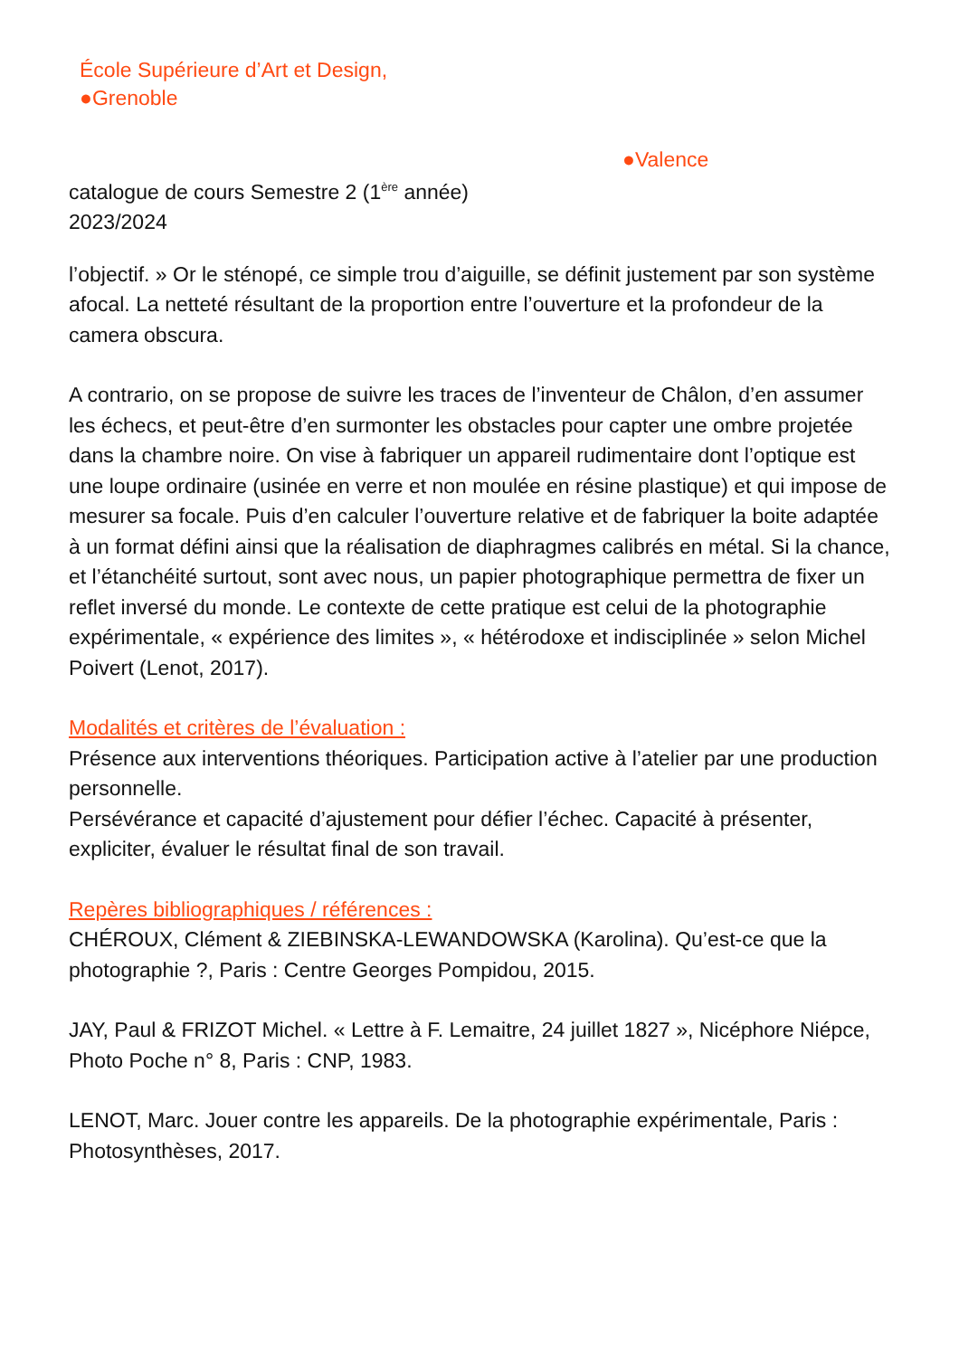École Supérieure d’Art et Design,
●Grenoble
●Valence
catalogue de cours Semestre 2 (1<sup>ère</sup> année)
2023/2024
l’objectif. » Or le sténopé, ce simple trou d’aiguille, se définit justement par son système afocal. La netteté résultant de la proportion entre l’ouverture et la profondeur de la camera obscura.
A contrario, on se propose de suivre les traces de l’inventeur de Châlon, d’en assumer les échecs, et peut-être d’en surmonter les obstacles pour capter une ombre projetée dans la chambre noire. On vise à fabriquer un appareil rudimentaire dont l’optique est une loupe ordinaire (usinée en verre et non moulée en résine plastique) et qui impose de mesurer sa focale. Puis d’en calculer l’ouverture relative et de fabriquer la boite adaptée à un format défini ainsi que la réalisation de diaphragmes calibrés en métal. Si la chance, et l’étanchéité surtout, sont avec nous, un papier photographique permettra de fixer un reflet inversé du monde. Le contexte de cette pratique est celui de la photographie expérimentale, « expérience des limites », « hétérodoxe et indisciplinée » selon Michel Poivert (Lenot, 2017).
Modalités et critères de l’évaluation :
Présence aux interventions théoriques. Participation active à l’atelier par une production personnelle.
Persévérance et capacité d’ajustement pour défier l’échec. Capacité à présenter, expliciter, évaluer le résultat final de son travail.
Repères bibliographiques / références :
CHÉROUX, Clément & ZIEBINSKA-LEWANDOWSKA (Karolina). Qu’est-ce que la photographie ?, Paris : Centre Georges Pompidou, 2015.
JAY, Paul & FRIZOT Michel. « Lettre à F. Lemaitre, 24 juillet 1827 », Nicéphore Niépce, Photo Poche n° 8, Paris : CNP, 1983.
LENOT, Marc. Jouer contre les appareils. De la photographie expérimentale, Paris : Photosynthèses, 2017.